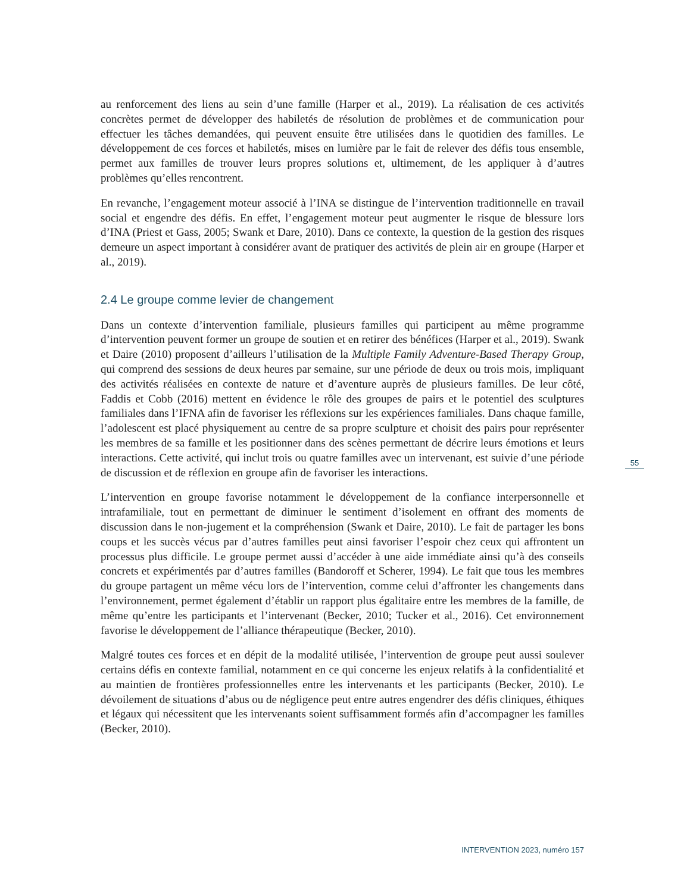au renforcement des liens au sein d’une famille (Harper et al., 2019). La réalisation de ces activités concrètes permet de développer des habiletés de résolution de problèmes et de communication pour effectuer les tâches demandées, qui peuvent ensuite être utilisées dans le quotidien des familles. Le développement de ces forces et habiletés, mises en lumière par le fait de relever des défis tous ensemble, permet aux familles de trouver leurs propres solutions et, ultimement, de les appliquer à d’autres problèmes qu’elles rencontrent.
En revanche, l’engagement moteur associé à l’INA se distingue de l’intervention traditionnelle en travail social et engendre des défis. En effet, l’engagement moteur peut augmenter le risque de blessure lors d’INA (Priest et Gass, 2005; Swank et Dare, 2010). Dans ce contexte, la question de la gestion des risques demeure un aspect important à considérer avant de pratiquer des activités de plein air en groupe (Harper et al., 2019).
2.4 Le groupe comme levier de changement
Dans un contexte d’intervention familiale, plusieurs familles qui participent au même programme d’intervention peuvent former un groupe de soutien et en retirer des bénéfices (Harper et al., 2019). Swank et Daire (2010) proposent d’ailleurs l’utilisation de la Multiple Family Adventure-Based Therapy Group, qui comprend des sessions de deux heures par semaine, sur une période de deux ou trois mois, impliquant des activités réalisées en contexte de nature et d’aventure auprès de plusieurs familles. De leur côté, Faddis et Cobb (2016) mettent en évidence le rôle des groupes de pairs et le potentiel des sculptures familiales dans l’IFNA afin de favoriser les réflexions sur les expériences familiales. Dans chaque famille, l’adolescent est placé physiquement au centre de sa propre sculpture et choisit des pairs pour représenter les membres de sa famille et les positionner dans des scènes permettant de décrire leurs émotions et leurs interactions. Cette activité, qui inclut trois ou quatre familles avec un intervenant, est suivie d’une période de discussion et de réflexion en groupe afin de favoriser les interactions.
L’intervention en groupe favorise notamment le développement de la confiance interpersonnelle et intrafamiliale, tout en permettant de diminuer le sentiment d’isolement en offrant des moments de discussion dans le non-jugement et la compréhension (Swank et Daire, 2010). Le fait de partager les bons coups et les succès vécus par d’autres familles peut ainsi favoriser l’espoir chez ceux qui affrontent un processus plus difficile. Le groupe permet aussi d’accéder à une aide immédiate ainsi qu’à des conseils concrets et expérimentés par d’autres familles (Bandoroff et Scherer, 1994). Le fait que tous les membres du groupe partagent un même vécu lors de l’intervention, comme celui d’affronter les changements dans l’environnement, permet également d’établir un rapport plus égalitaire entre les membres de la famille, de même qu’entre les participants et l’intervenant (Becker, 2010; Tucker et al., 2016). Cet environnement favorise le développement de l’alliance thérapeutique (Becker, 2010).
Malgré toutes ces forces et en dépit de la modalité utilisée, l’intervention de groupe peut aussi soulever certains défis en contexte familial, notamment en ce qui concerne les enjeux relatifs à la confidentialité et au maintien de frontières professionnelles entre les intervenants et les participants (Becker, 2010). Le dévoilement de situations d’abus ou de négligence peut entre autres engendrer des défis cliniques, éthiques et légaux qui nécessitent que les intervenants soient suffisamment formés afin d’accompagner les familles (Becker, 2010).
55
INTERVENTION 2023, numéro 157